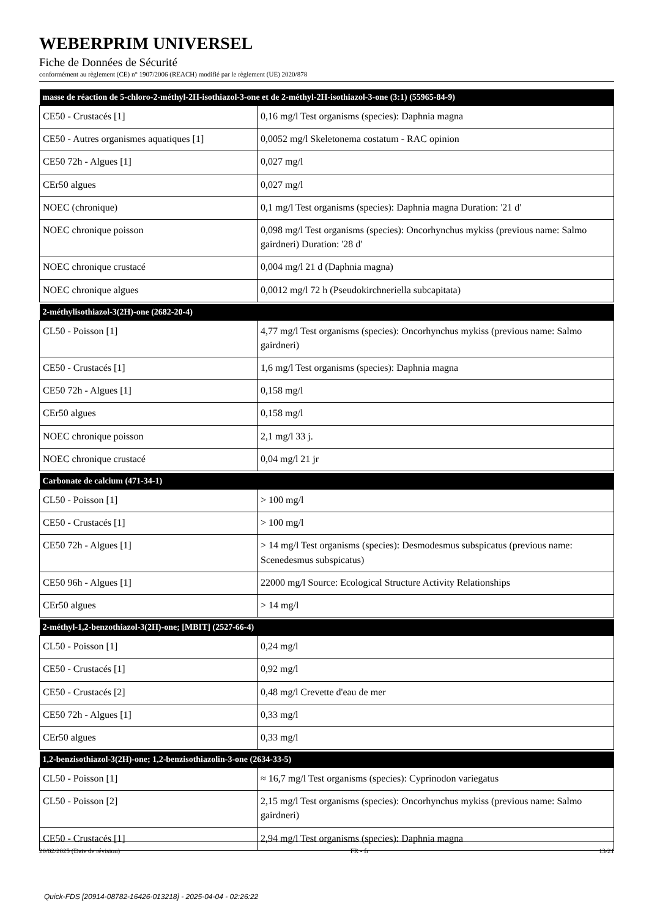WEBERPRIM UNIVERSEL
Fiche de Données de Sécurité
conformément au règlement (CE) n° 1907/2006 (REACH) modifié par le règlement (UE) 2020/878
| masse de réaction de 5-chloro-2-méthyl-2H-isothiazol-3-one et de 2-méthyl-2H-isothiazol-3-one (3:1) (55965-84-9) | |
| --- | --- |
| CE50 - Crustacés [1] | 0,16 mg/l Test organisms (species): Daphnia magna |
| CE50 - Autres organismes aquatiques [1] | 0,0052 mg/l Skeletonema costatum - RAC opinion |
| CE50 72h - Algues [1] | 0,027 mg/l |
| CEr50 algues | 0,027 mg/l |
| NOEC (chronique) | 0,1 mg/l Test organisms (species): Daphnia magna Duration: '21 d' |
| NOEC chronique poisson | 0,098 mg/l Test organisms (species): Oncorhynchus mykiss (previous name: Salmo gairdneri) Duration: '28 d' |
| NOEC chronique crustacé | 0,004 mg/l 21 d (Daphnia magna) |
| NOEC chronique algues | 0,0012 mg/l 72 h (Pseudokirchneriella subcapitata) |
| 2-méthylisothiazol-3(2H)-one (2682-20-4) | |
| --- | --- |
| CL50 - Poisson [1] | 4,77 mg/l Test organisms (species): Oncorhynchus mykiss (previous name: Salmo gairdneri) |
| CE50 - Crustacés [1] | 1,6 mg/l Test organisms (species): Daphnia magna |
| CE50 72h - Algues [1] | 0,158 mg/l |
| CEr50 algues | 0,158 mg/l |
| NOEC chronique poisson | 2,1 mg/l 33 j. |
| NOEC chronique crustacé | 0,04 mg/l 21 jr |
| Carbonate de calcium (471-34-1) | |
| --- | --- |
| CL50 - Poisson [1] | > 100 mg/l |
| CE50 - Crustacés [1] | > 100 mg/l |
| CE50 72h - Algues [1] | > 14 mg/l Test organisms (species): Desmodesmus subspicatus (previous name: Scenedesmus subspicatus) |
| CE50 96h - Algues [1] | 22000 mg/l Source: Ecological Structure Activity Relationships |
| CEr50 algues | > 14 mg/l |
| 2-méthyl-1,2-benzothiazol-3(2H)-one; [MBIT] (2527-66-4) | |
| --- | --- |
| CL50 - Poisson [1] | 0,24 mg/l |
| CE50 - Crustacés [1] | 0,92 mg/l |
| CE50 - Crustacés [2] | 0,48 mg/l Crevette d'eau de mer |
| CE50 72h - Algues [1] | 0,33 mg/l |
| CEr50 algues | 0,33 mg/l |
| 1,2-benzisothiazol-3(2H)-one; 1,2-benzisothiazolin-3-one (2634-33-5) | |
| --- | --- |
| CL50 - Poisson [1] | ≈ 16,7 mg/l Test organisms (species): Cyprinodon variegatus |
| CL50 - Poisson [2] | 2,15 mg/l Test organisms (species): Oncorhynchus mykiss (previous name: Salmo gairdneri) |
| CE50 - Crustacés [1] | 2,94 mg/l Test organisms (species): Daphnia magna |
20/02/2025 (Date de révision) FR - fr 13/21
Quick-FDS [20914-08782-16426-013218] - 2025-04-04 - 02:26:22